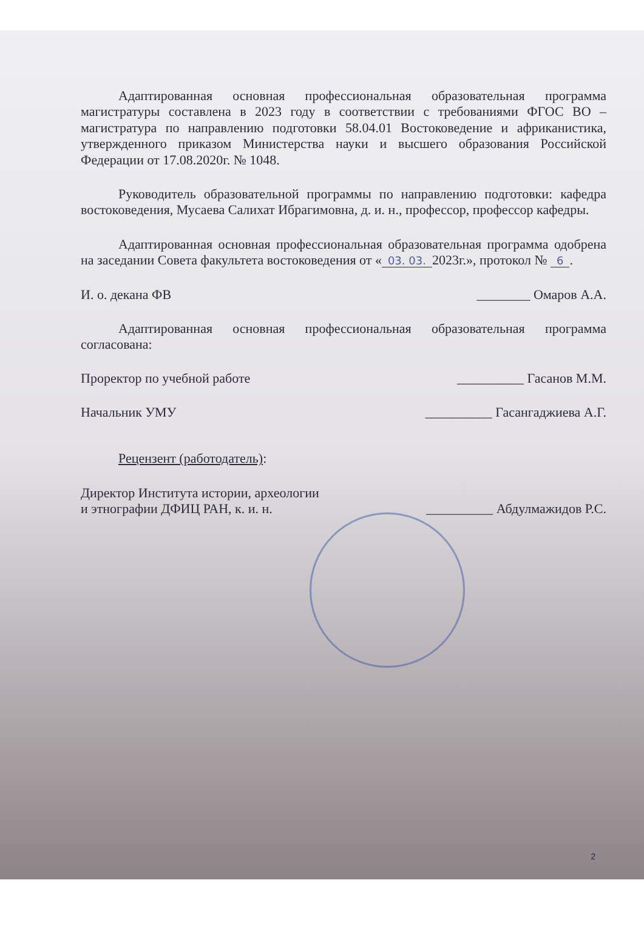Адаптированная основная профессиональная образовательная программа магистратуры составлена в 2023 году в соответствии с требованиями ФГОС ВО – магистратура по направлению подготовки 58.04.01 Востоковедение и африканистика, утвержденного приказом Министерства науки и высшего образования Российской Федерации от 17.08.2020г. № 1048.
Руководитель образовательной программы по направлению подготовки: кафедра востоковедения, Мусаева Салихат Ибрагимовна, д. и. н., профессор, профессор кафедры.
Адаптированная основная профессиональная образовательная программа одобрена на заседании Совета факультета востоковедения от « 03. 03. 2023г.», протокол № 6.
И. о. декана ФВ ________ Омаров А.А.
Адаптированная основная профессиональная образовательная программа согласована:
Проректор по учебной работе __________ Гасанов М.М.
Начальник УМУ __________ Гасангаджиева А.Г.
Рецензент (работодатель):
Директор Института истории, археологии
и этнографии ДФИЦ РАН, к. и. н. __________ Абдулмажидов Р.С.
2